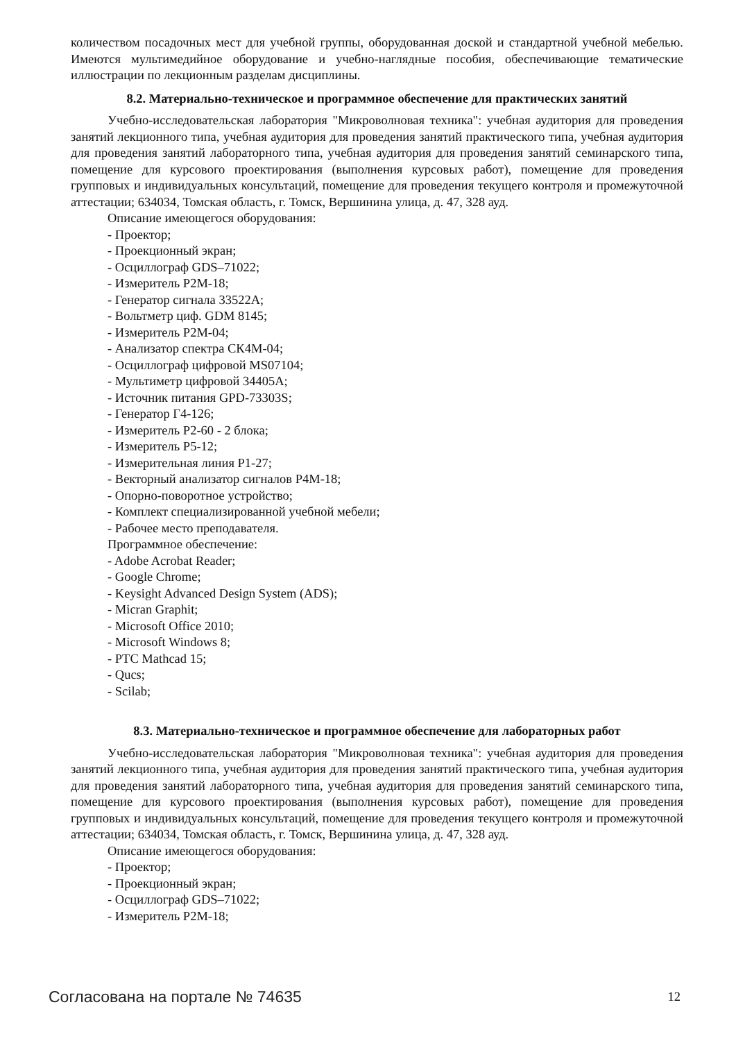количеством посадочных мест для учебной группы, оборудованная доской и стандартной учебной мебелью. Имеются мультимедийное оборудование и учебно-наглядные пособия, обеспечивающие тематические иллюстрации по лекционным разделам дисциплины.
8.2. Материально-техническое и программное обеспечение для практических занятий
Учебно-исследовательская лаборатория "Микроволновая техника": учебная аудитория для проведения занятий лекционного типа, учебная аудитория для проведения занятий практического типа, учебная аудитория для проведения занятий лабораторного типа, учебная аудитория для проведения занятий семинарского типа, помещение для курсового проектирования (выполнения курсовых работ), помещение для проведения групповых и индивидуальных консультаций, помещение для проведения текущего контроля и промежуточной аттестации; 634034, Томская область, г. Томск, Вершинина улица, д. 47, 328 ауд.
Описание имеющегося оборудования:
- Проектор;
- Проекционный экран;
- Осциллограф GDS–71022;
- Измеритель Р2М-18;
- Генератор сигнала 33522А;
- Вольтметр циф. GDM 8145;
- Измеритель Р2М-04;
- Анализатор спектра СК4М-04;
- Осциллограф цифровой MS07104;
- Мультиметр цифровой 34405А;
- Источник питания GPD-73303S;
- Генератор Г4-126;
- Измеритель Р2-60 - 2 блока;
- Измеритель Р5-12;
- Измерительная линия Р1-27;
- Векторный анализатор сигналов Р4М-18;
- Опорно-поворотное устройство;
- Комплект специализированной учебной мебели;
- Рабочее место преподавателя.
Программное обеспечение:
- Adobe Acrobat Reader;
- Google Chrome;
- Keysight Advanced Design System (ADS);
- Micran Graphit;
- Microsoft Office 2010;
- Microsoft Windows 8;
- PTC Mathcad 15;
- Qucs;
- Scilab;
8.3. Материально-техническое и программное обеспечение для лабораторных работ
Учебно-исследовательская лаборатория "Микроволновая техника": учебная аудитория для проведения занятий лекционного типа, учебная аудитория для проведения занятий практического типа, учебная аудитория для проведения занятий лабораторного типа, учебная аудитория для проведения занятий семинарского типа, помещение для курсового проектирования (выполнения курсовых работ), помещение для проведения групповых и индивидуальных консультаций, помещение для проведения текущего контроля и промежуточной аттестации; 634034, Томская область, г. Томск, Вершинина улица, д. 47, 328 ауд.
Описание имеющегося оборудования:
- Проектор;
- Проекционный экран;
- Осциллограф GDS–71022;
- Измеритель Р2М-18;
Согласована на портале № 74635 12